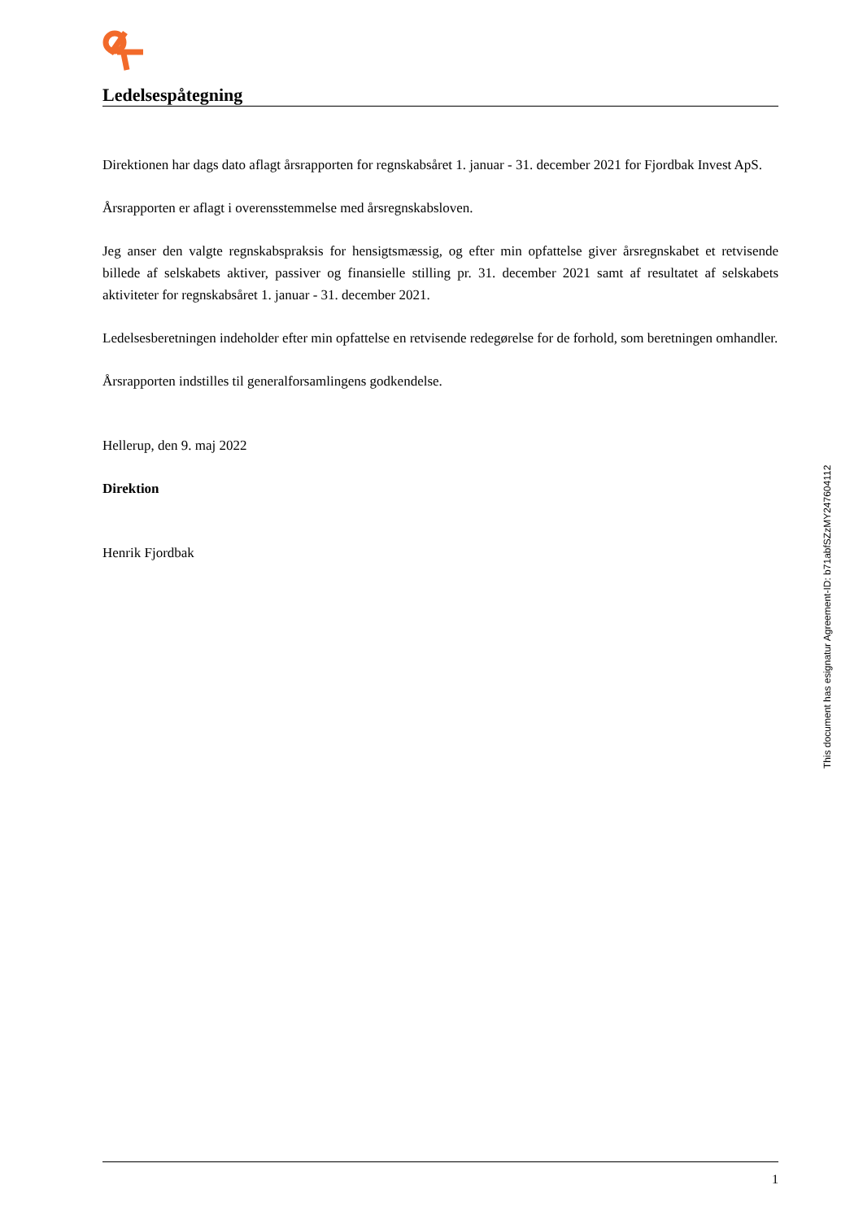Ledelsespåtegning
Direktionen har dags dato aflagt årsrapporten for regnskabsåret 1. januar - 31. december 2021 for Fjordbak Invest ApS.
Årsrapporten er aflagt i overensstemmelse med årsregnskabsloven.
Jeg anser den valgte regnskabspraksis for hensigtsmæssig, og efter min opfattelse giver årsregnskabet et retvisende billede af selskabets aktiver, passiver og finansielle stilling pr. 31. december 2021 samt af resultatet af selskabets aktiviteter for regnskabsåret 1. januar - 31. december 2021.
Ledelsesberetningen indeholder efter min opfattelse en retvisende redegørelse for de forhold, som beretningen omhandler.
Årsrapporten indstilles til generalforsamlingens godkendelse.
Hellerup, den 9. maj 2022
Direktion
Henrik Fjordbak
This document has esignatur Agreement-ID: b71abfSZzMY247604112
1